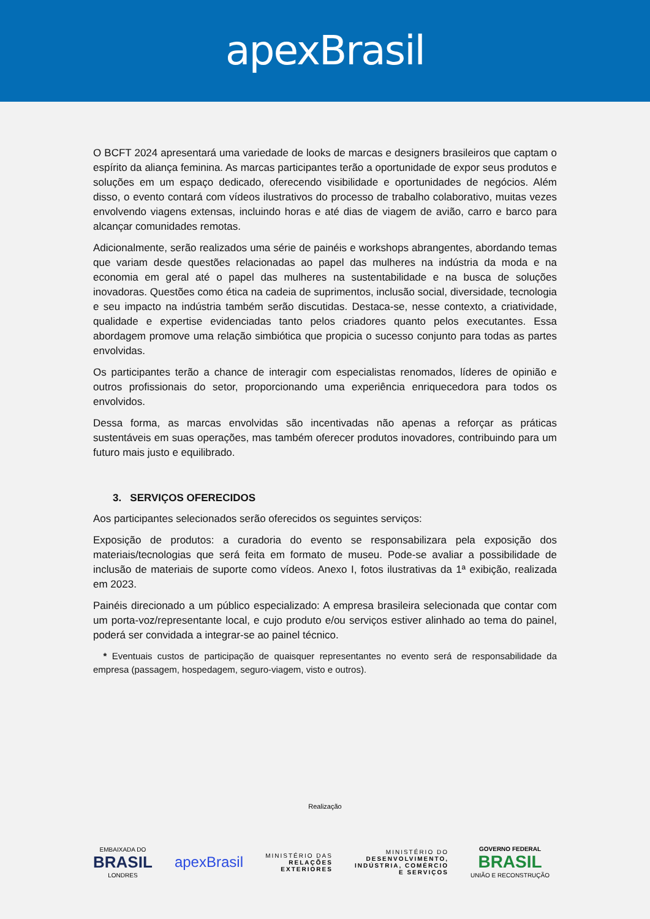apexBrasil
O BCFT 2024 apresentará uma variedade de looks de marcas e designers brasileiros que captam o espírito da aliança feminina. As marcas participantes terão a oportunidade de expor seus produtos e soluções em um espaço dedicado, oferecendo visibilidade e oportunidades de negócios. Além disso, o evento contará com vídeos ilustrativos do processo de trabalho colaborativo, muitas vezes envolvendo viagens extensas, incluindo horas e até dias de viagem de avião, carro e barco para alcançar comunidades remotas.
Adicionalmente, serão realizados uma série de painéis e workshops abrangentes, abordando temas que variam desde questões relacionadas ao papel das mulheres na indústria da moda e na economia em geral até o papel das mulheres na sustentabilidade e na busca de soluções inovadoras. Questões como ética na cadeia de suprimentos, inclusão social, diversidade, tecnologia e seu impacto na indústria também serão discutidas. Destaca-se, nesse contexto, a criatividade, qualidade e expertise evidenciadas tanto pelos criadores quanto pelos executantes. Essa abordagem promove uma relação simbiótica que propicia o sucesso conjunto para todas as partes envolvidas.
Os participantes terão a chance de interagir com especialistas renomados, líderes de opinião e outros profissionais do setor, proporcionando uma experiência enriquecedora para todos os envolvidos.
Dessa forma, as marcas envolvidas são incentivadas não apenas a reforçar as práticas sustentáveis em suas operações, mas também oferecer produtos inovadores, contribuindo para um futuro mais justo e equilibrado.
3. SERVIÇOS OFERECIDOS
Aos participantes selecionados serão oferecidos os seguintes serviços:
Exposição de produtos: a curadoria do evento se responsabilizara pela exposição dos materiais/tecnologias que será feita em formato de museu. Pode-se avaliar a possibilidade de inclusão de materiais de suporte como vídeos. Anexo I, fotos ilustrativas da 1ª exibição, realizada em 2023.
Painéis direcionado a um público especializado: A empresa brasileira selecionada que contar com um porta-voz/representante local, e cujo produto e/ou serviços estiver alinhado ao tema do painel, poderá ser convidada a integrar-se ao painel técnico.
* Eventuais custos de participação de quaisquer representantes no evento será de responsabilidade da empresa (passagem, hospedagem, seguro-viagem, visto e outros).
Realização
EMBAIXADA DO
BRASIL
LONDRES
apexBrasil
MINISTÉRIO DAS
RELAÇÕES
EXTERIORES
MINISTÉRIO DO
DESENVOLVIMENTO,
INDÚSTRIA, COMÉRCIO
E SERVIÇOS
GOVERNO FEDERAL
BRASIL
UNIÃO E RECONSTRUÇÃO